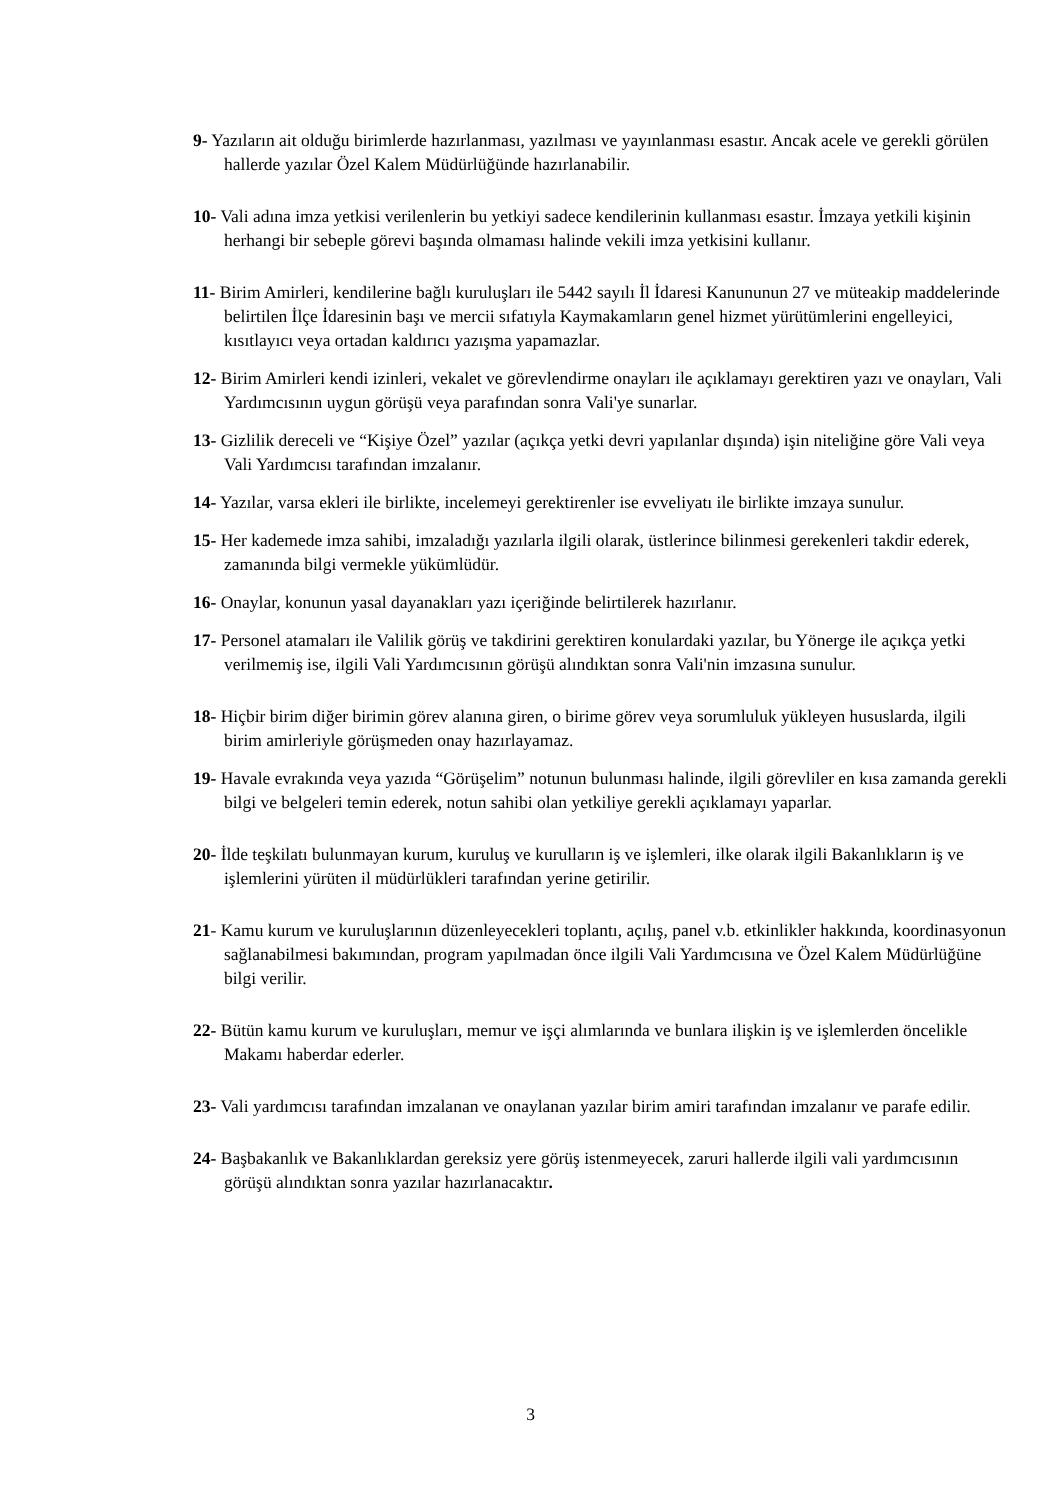9- Yazıların ait olduğu birimlerde hazırlanması, yazılması ve yayınlanması esastır. Ancak acele ve gerekli görülen hallerde yazılar Özel Kalem Müdürlüğünde hazırlanabilir.
10- Vali adına imza yetkisi verilenlerin bu yetkiyi sadece kendilerinin kullanması esastır. İmzaya yetkili kişinin herhangi bir sebeple görevi başında olmaması halinde vekili imza yetkisini kullanır.
11- Birim Amirleri, kendilerine bağlı kuruluşları ile 5442 sayılı İl İdaresi Kanununun 27 ve müteakip maddelerinde belirtilen İlçe İdaresinin başı ve mercii sıfatıyla Kaymakamların genel hizmet yürütümlerini engelleyici, kısıtlayıcı veya ortadan kaldırıcı yazışma yapamazlar.
12- Birim Amirleri kendi izinleri, vekalet ve görevlendirme onayları ile açıklamayı gerektiren yazı ve onayları, Vali Yardımcısının uygun görüşü veya parafından sonra Vali'ye sunarlar.
13- Gizlilik dereceli ve “Kişiye Özel” yazılar (açıkça yetki devri yapılanlar dışında) işin niteliğine göre Vali veya Vali Yardımcısı tarafından imzalanır.
14- Yazılar, varsa ekleri ile birlikte, incelemeyi gerektirenler ise evveliyatı ile birlikte imzaya sunulur.
15- Her kademede imza sahibi, imzaladığı yazılarla ilgili olarak, üstlerince bilinmesi gerekenleri takdir ederek, zamanında bilgi vermekle yükümlüdür.
16- Onaylar, konunun yasal dayanakları yazı içeriğinde belirtilerek hazırlanır.
17- Personel atamaları ile Valilik görüş ve takdirini gerektiren konulardaki yazılar, bu Yönerge ile açıkça yetki verilmemiş ise, ilgili Vali Yardımcısının görüşü alındıktan sonra Vali'nin imzasına sunulur.
18- Hiçbir birim diğer birimin görev alanına giren, o birime görev veya sorumluluk yükleyen hususlarda, ilgili birim amirleriyle görüşmeden onay hazırlayamaz.
19- Havale evrakında veya yazıda “Görüşelim” notunun bulunması halinde, ilgili görevliler en kısa zamanda gerekli bilgi ve belgeleri temin ederek, notun sahibi olan yetkiliye gerekli açıklamayı yaparlar.
20- İlde teşkilatı bulunmayan kurum, kuruluş ve kurulların iş ve işlemleri, ilke olarak ilgili Bakanlıkların iş ve işlemlerini yürüten il müdürlükleri tarafından yerine getirilir.
21- Kamu kurum ve kuruluşlarının düzenleyecekleri toplantı, açılış, panel v.b. etkinlikler hakkında, koordinasyonun sağlanabilmesi bakımından, program yapılmadan önce ilgili Vali Yardımcısına ve Özel Kalem Müdürlüğüne bilgi verilir.
22- Bütün kamu kurum ve kuruluşları, memur ve işçi alımlarında ve bunlara ilişkin iş ve işlemlerden öncelikle Makamı haberdar ederler.
23- Vali yardımcısı tarafından imzalanan ve onaylanan yazılar birim amiri tarafından imzalanır ve parafe edilir.
24- Başbakanlık ve Bakanlıklardan gereksiz yere görüş istenmeyecek, zaruri hallerde ilgili vali yardımcısının görüşü alındıktan sonra yazılar hazırlanacaktır.
3